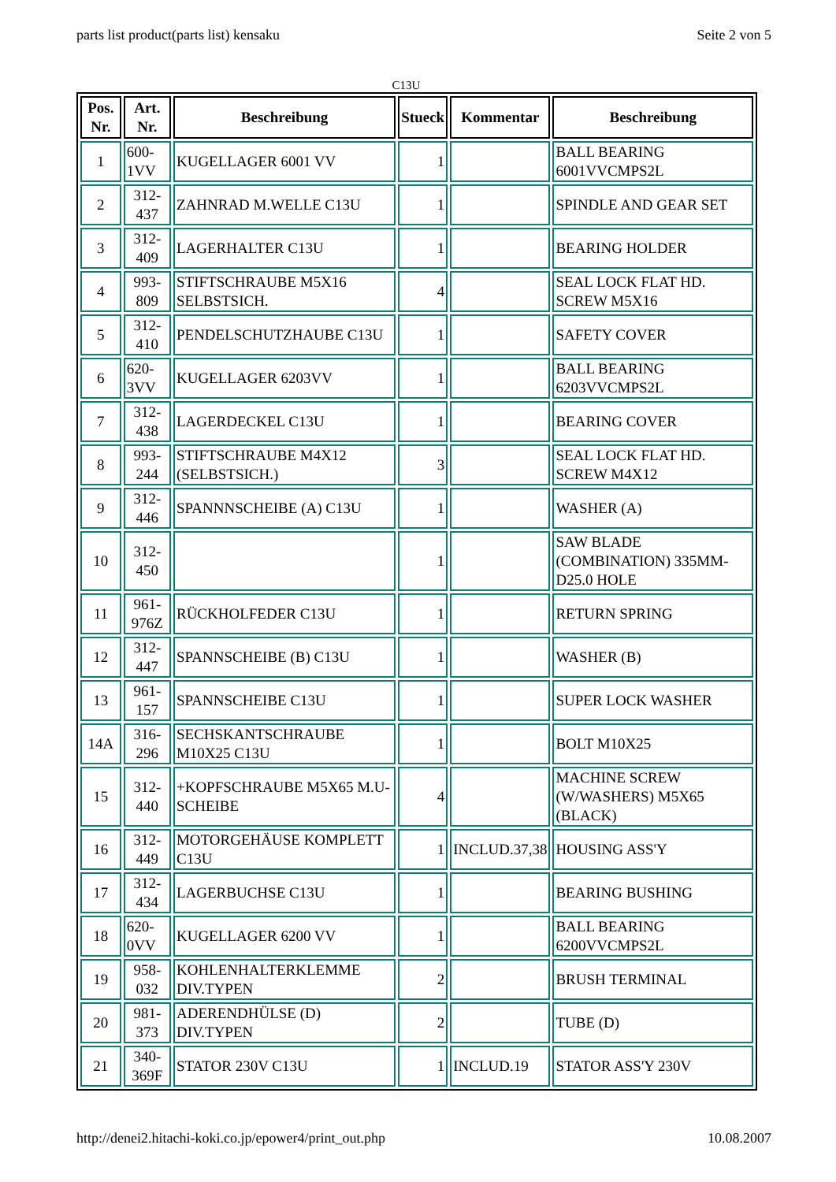parts list product(parts list) kensaku Seite 2 von 5
C13U
| Pos. Nr. | Art. Nr. | Beschreibung | Stueck | Kommentar | Beschreibung |
| --- | --- | --- | --- | --- | --- |
| 1 | 600-1VV | KUGELLAGER 6001 VV | 1 | | BALL BEARING 6001VVCMPS2L |
| 2 | 312-437 | ZAHNRAD M.WELLE C13U | 1 | | SPINDLE AND GEAR SET |
| 3 | 312-409 | LAGERHALTER C13U | 1 | | BEARING HOLDER |
| 4 | 993-809 | STIFTSCHRAUBE M5X16 SELBSTSICH. | 4 | | SEAL LOCK FLAT HD. SCREW M5X16 |
| 5 | 312-410 | PENDELSCHUTZHAUBE C13U | 1 | | SAFETY COVER |
| 6 | 620-3VV | KUGELLAGER 6203VV | 1 | | BALL BEARING 6203VVCMPS2L |
| 7 | 312-438 | LAGERDECKEL C13U | 1 | | BEARING COVER |
| 8 | 993-244 | STIFTSCHRAUBE M4X12 (SELBSTSICH.) | 3 | | SEAL LOCK FLAT HD. SCREW M4X12 |
| 9 | 312-446 | SPANNNSCHEIBE (A) C13U | 1 | | WASHER (A) |
| 10 | 312-450 | | 1 | | SAW BLADE (COMBINATION) 335MM-D25.0 HOLE |
| 11 | 961-976Z | RÜCKHOLFEDER C13U | 1 | | RETURN SPRING |
| 12 | 312-447 | SPANNSCHEIBE (B) C13U | 1 | | WASHER (B) |
| 13 | 961-157 | SPANNSCHEIBE C13U | 1 | | SUPER LOCK WASHER |
| 14A | 316-296 | SECHSKANTSCHRAUBE M10X25 C13U | 1 | | BOLT M10X25 |
| 15 | 312-440 | +KOPFSCHRAUBE M5X65 M.U-SCHEIBE | 4 | | MACHINE SCREW (W/WASHERS) M5X65 (BLACK) |
| 16 | 312-449 | MOTORGEHÄUSE KOMPLETT C13U | 1 | INCLUD.37,38 | HOUSING ASS'Y |
| 17 | 312-434 | LAGERBUCHSE C13U | 1 | | BEARING BUSHING |
| 18 | 620-0VV | KUGELLAGER 6200 VV | 1 | | BALL BEARING 6200VVCMPS2L |
| 19 | 958-032 | KOHLENHALTERKLEMME DIV.TYPEN | 2 | | BRUSH TERMINAL |
| 20 | 981-373 | ADERENDHÜLSE (D) DIV.TYPEN | 2 | | TUBE (D) |
| 21 | 340-369F | STATOR 230V C13U | 1 | INCLUD.19 | STATOR ASS'Y 230V |
http://denei2.hitachi-koki.co.jp/epower4/print_out.php 10.08.2007